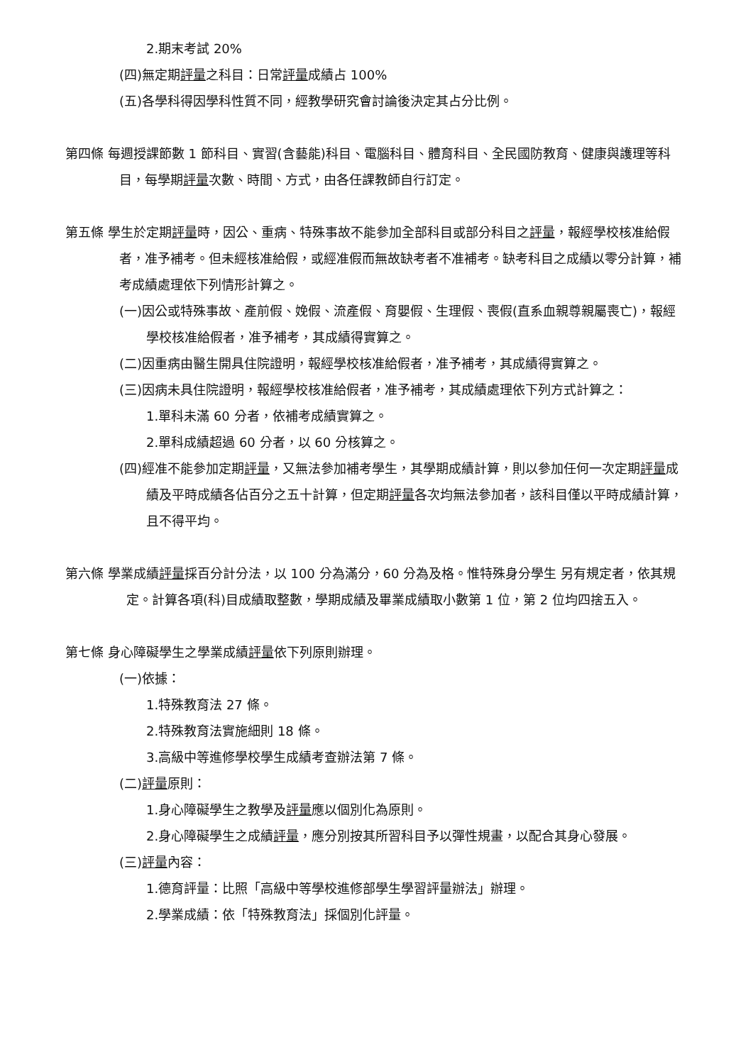2.期末考試 20%
(四)無定期評量之科目：日常評量成績占 100%
(五)各學科得因學科性質不同，經教學研究會討論後決定其占分比例。
第四條 每週授課節數 1 節科目、實習(含藝能)科目、電腦科目、體育科目、全民國防教育、健康與護理等科目，每學期評量次數、時間、方式，由各任課教師自行訂定。
第五條 學生於定期評量時，因公、重病、特殊事故不能參加全部科目或部分科目之評量，報經學校核准給假者，准予補考。但未經核准給假，或經准假而無故缺考者不准補考。缺考科目之成績以零分計算，補考成績處理依下列情形計算之。
(一)因公或特殊事故、產前假、娩假、流產假、育嬰假、生理假、喪假(直系血親尊親屬喪亡)，報經學校核准給假者，准予補考，其成績得實算之。
(二)因重病由醫生開具住院證明，報經學校核准給假者，准予補考，其成績得實算之。
(三)因病未具住院證明，報經學校核准給假者，准予補考，其成績處理依下列方式計算之：
1.單科未滿 60 分者，依補考成績實算之。
2.單科成績超過 60 分者，以 60 分核算之。
(四)經准不能參加定期評量，又無法參加補考學生，其學期成績計算，則以參加任何一次定期評量成績及平時成績各佔百分之五十計算，但定期評量各次均無法參加者，該科目僅以平時成績計算，且不得平均。
第六條 學業成績評量採百分計分法，以 100 分為滿分，60 分為及格。惟特殊身分學生 另有規定者，依其規定。計算各項(科)目成績取整數，學期成績及畢業成績取小數第 1 位，第 2 位均四捨五入。
第七條 身心障礙學生之學業成績評量依下列原則辦理。
(一)依據：
1.特殊教育法 27 條。
2.特殊教育法實施細則 18 條。
3.高級中等進修學校學生成績考查辦法第 7 條。
(二)評量原則：
1.身心障礙學生之教學及評量應以個別化為原則。
2.身心障礙學生之成績評量，應分別按其所習科目予以彈性規畫，以配合其身心發展。
(三)評量內容：
1.德育評量：比照「高級中等學校進修部學生學習評量辦法」辦理。
2.學業成績：依「特殊教育法」採個別化評量。